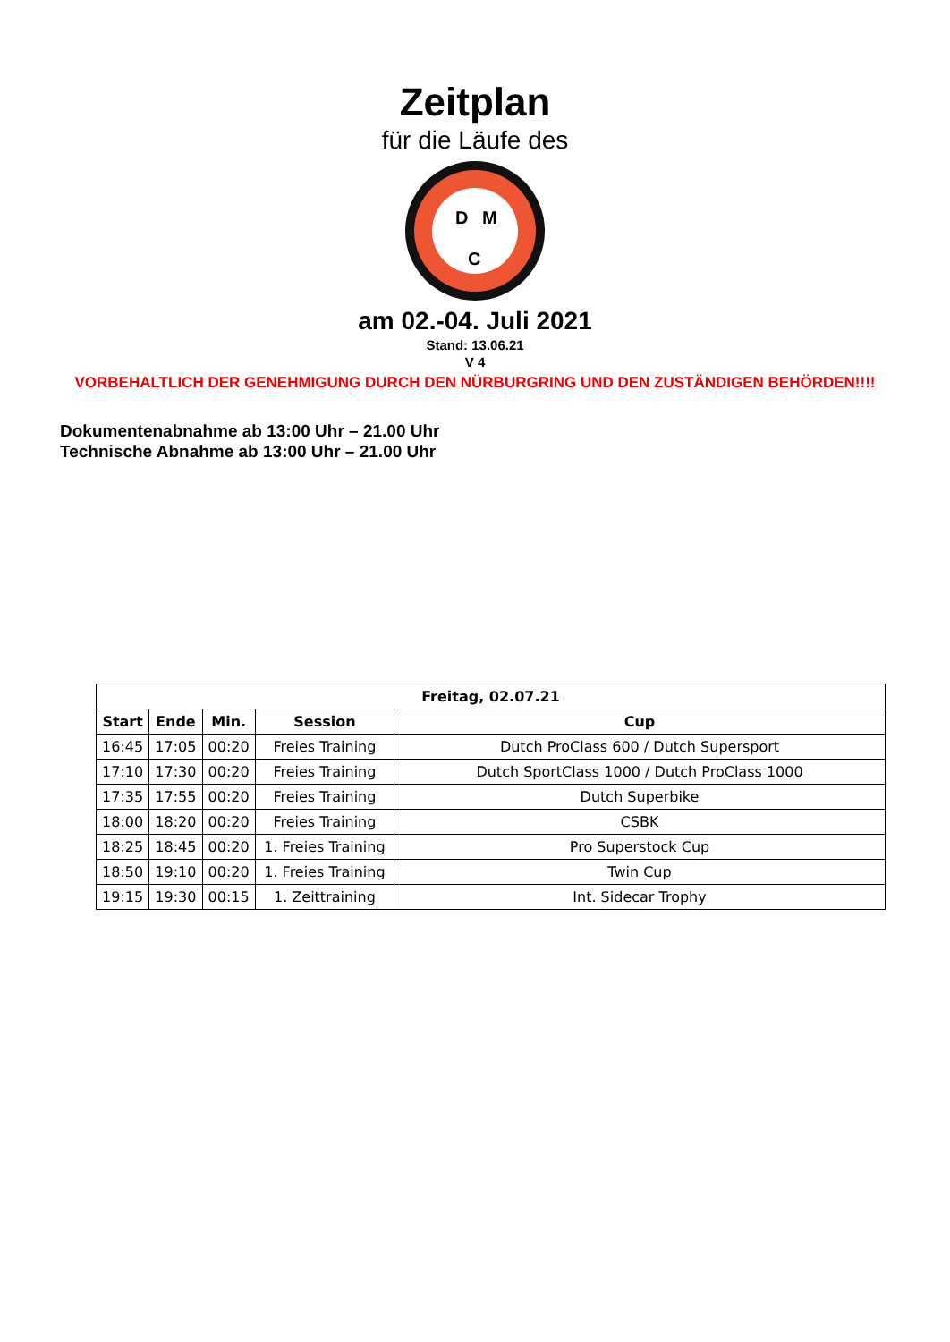Zeitplan
für die Läufe des
D
M
C
am 02.-04. Juli 2021
Stand: 13.06.21
V 4
VORBEHALTLICH DER GENEHMIGUNG DURCH DEN NÜRBURGRING UND DEN ZUSTÄNDIGEN BEHÖRDEN!!!!
Dokumentenabnahme ab 13:00 Uhr – 21.00 Uhr
Technische Abnahme ab 13:00 Uhr – 21.00 Uhr
| Freitag, 02.07.21 | | | | |
| --- | --- | --- | --- | --- |
| Start | Ende | Min. | Session | Cup |
| 16:45 | 17:05 | 00:20 | Freies Training | Dutch ProClass 600 / Dutch Supersport |
| 17:10 | 17:30 | 00:20 | Freies Training | Dutch SportClass 1000 / Dutch ProClass 1000 |
| 17:35 | 17:55 | 00:20 | Freies Training | Dutch Superbike |
| 18:00 | 18:20 | 00:20 | Freies Training | CSBK |
| 18:25 | 18:45 | 00:20 | 1. Freies Training | Pro Superstock Cup |
| 18:50 | 19:10 | 00:20 | 1. Freies Training | Twin Cup |
| 19:15 | 19:30 | 00:15 | 1. Zeittraining | Int. Sidecar Trophy |